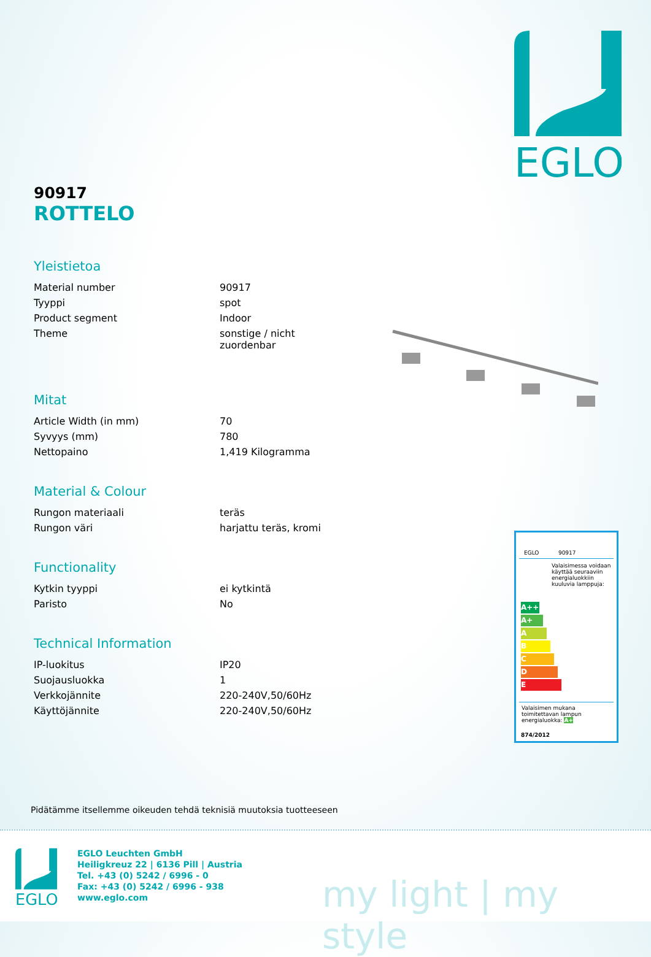EGLO
90917
ROTTELO
Yleistietoa
| Material number | 90917 |
| Tyyppi | spot |
| Product segment | Indoor |
| Theme | sonstige / nicht zuordenbar |
Mitat
| Article Width (in mm) | 70 |
| Syvyys (mm) | 780 |
| Nettopaino | 1,419 Kilogramma |
Material & Colour
| Rungon materiaali | teräs |
| Rungon väri | harjattu teräs, kromi |
Functionality
| Kytkin tyyppi | ei kytkintä |
| Paristo | No |
Technical Information
| IP-luokitus | IP20 |
| Suojausluokka | 1 |
| Verkkojännite | 220-240V,50/60Hz |
| Käyttöjännite | 220-240V,50/60Hz |
EGLO 90917
Valaisimessa voidaan käyttää seuraaviin energialuokkiin kuuluvia lamppuja:
A++
A+
A
B
C
D
E
Valaisimen mukana toimitettavan lampun energialuokka: A+
874/2012
Pidätämme itsellemme oikeuden tehdä teknisiä muutoksia tuotteeseen
EGLO
EGLO Leuchten GmbH
Heiligkreuz 22 | 6136 Pill | Austria
Tel. +43 (0) 5242 / 6996 - 0
Fax: +43 (0) 5242 / 6996 - 938
www.eglo.com
my light | my style